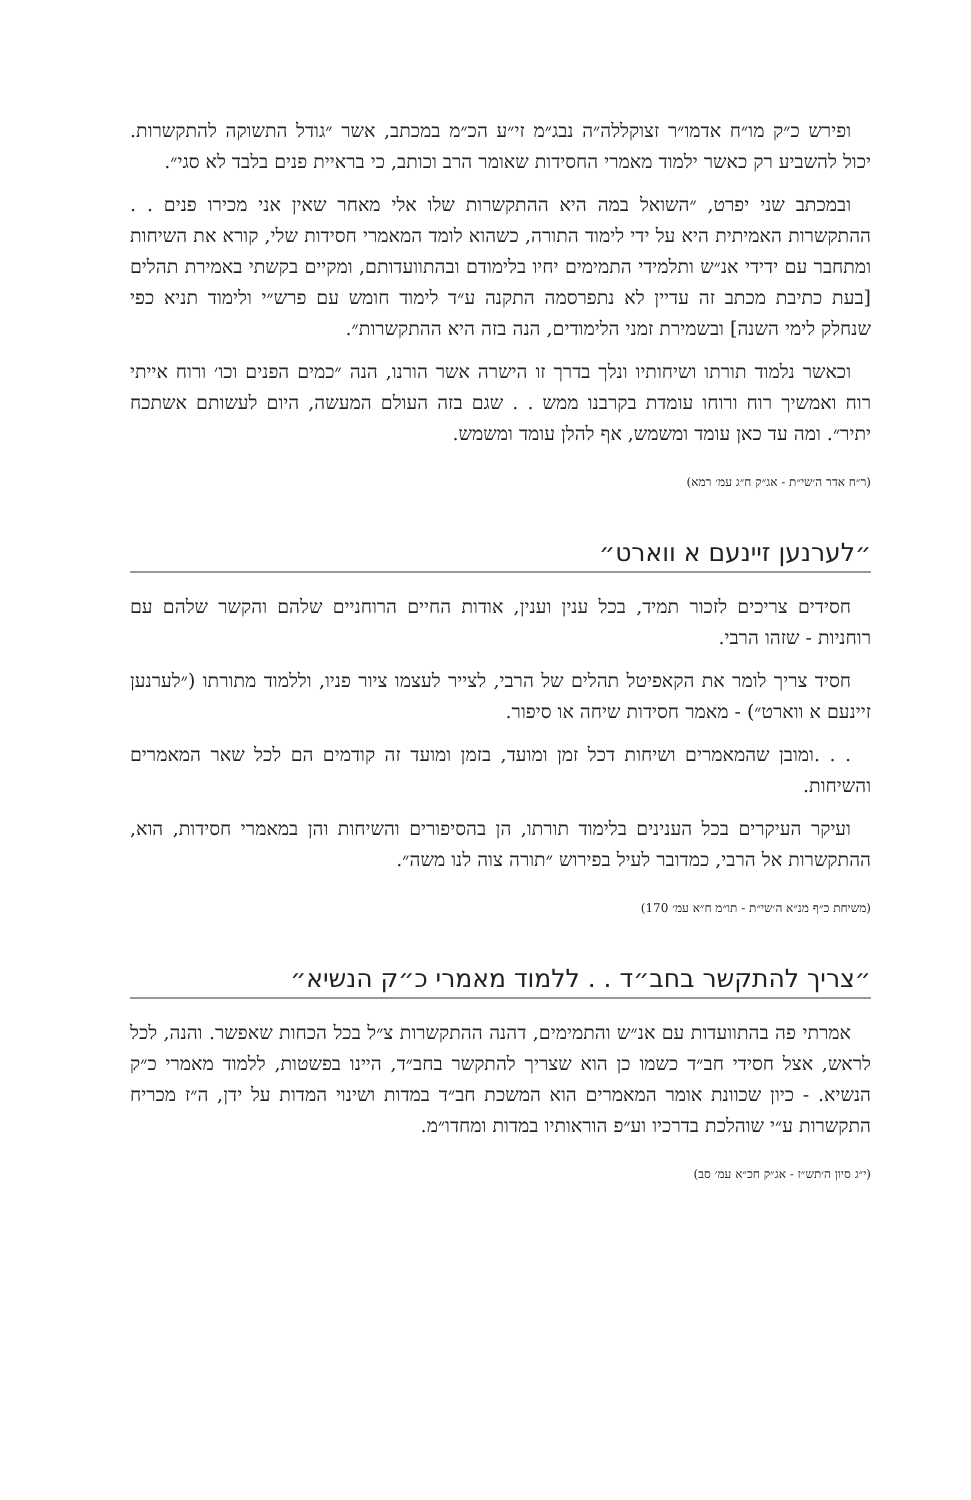ופירש כ״ק מו״ח אדמו״ר זצוקללה״ה נבג״מ זי״ע הכ״מ במכתב, אשר ״גודל התשוקה להתקשרות. יכול להשביע רק כאשר ילמוד מאמרי החסידות שאומר הרב וכותב, כי בראיית פנים בלבד לא סגי״.
ובמכתב שני יפרט, ״השואל במה היא ההתקשרות שלו אלי מאחר שאין אני מכירו פנים . . ההתקשרות האמיתית היא על ידי לימוד התורה, כשהוא לומד המאמרי חסידות שלי, קורא את השיחות ומתחבר עם ידידי אנ״ש ותלמידי התמימים יחיו בלימודם ובהתוועדותם, ומקיים בקשתי באמירת תהלים [בעת כתיבת מכתב זה עדיין לא נתפרסמה התקנה ע״ד לימוד חומש עם פרש״י ולימוד תניא כפי שנחלק לימי השנה] ובשמירת זמני הלימודים, הנה בזה היא ההתקשרות״.
וכאשר נלמוד תורתו ושיחותיו ונלך בדרך זו הישרה אשר הורנו, הנה ״כמים הפנים וכו׳ ורוח אייתי רוח ואמשיך רוח ורוחו עומדת בקרבנו ממש . . שגם בזה העולם המעשה, היום לעשותם אשתכח יתיר״. ומה עד כאן עומד ומשמש, אף להלן עומד ומשמש.
(ר״ח אדר ה׳שי״ת - אג״ק ח״ג עמ׳ רמא)
״לערנען זיינעם א ווארט״
חסידים צריכים לזכור תמיד, בכל ענין וענין, אודות החיים הרוחניים שלהם והקשר שלהם עם רוחניות - שזהו הרבי.
חסיד צריך לומר את הקאפיטל תהלים של הרבי, לצייר לעצמו ציור פניו, וללמוד מתורתו (״לערנען זיינעם א ווארט״) - מאמר חסידות שיחה או סיפור.
. . .ומובן שהמאמרים ושיחות דכל זמן ומועד, בזמן ומועד זה קודמים הם לכל שאר המאמרים והשיחות.
ועיקר העיקרים בכל הענינים בלימוד תורתו, הן בהסיפורים והשיחות והן במאמרי חסידות, הוא, ההתקשרות אל הרבי, כמדובר לעיל בפירוש ״תורה צוה לנו משה״.
(משיחת כ״ף מנ״א ה׳שי״ת - תו״מ ח״א עמ׳ 170)
״צריך להתקשר בחב״ד . . ללמוד מאמרי כ״ק הנשיא״
אמרתי פה בהתוועדות עם אנ״ש והתמימים, דהנה ההתקשרות צ״ל בכל הכחות שאפשר. והנה, לכל לראש, אצל חסידי חב״ד כשמו כן הוא שצריך להתקשר בחב״ד, היינו בפשטות, ללמוד מאמרי כ״ק הנשיא. - כיון שכוונת אומר המאמרים הוא המשכת חב״ד במדות ושינוי המדות על ידן, ה״ז מכריח התקשרות ע״י שוהלכת בדרכיו וע״פ הוראותיו במדות ומחדו״מ.
(י״ג סיון ה׳תש״ז - אג״ק חכ״א עמ׳ סב)